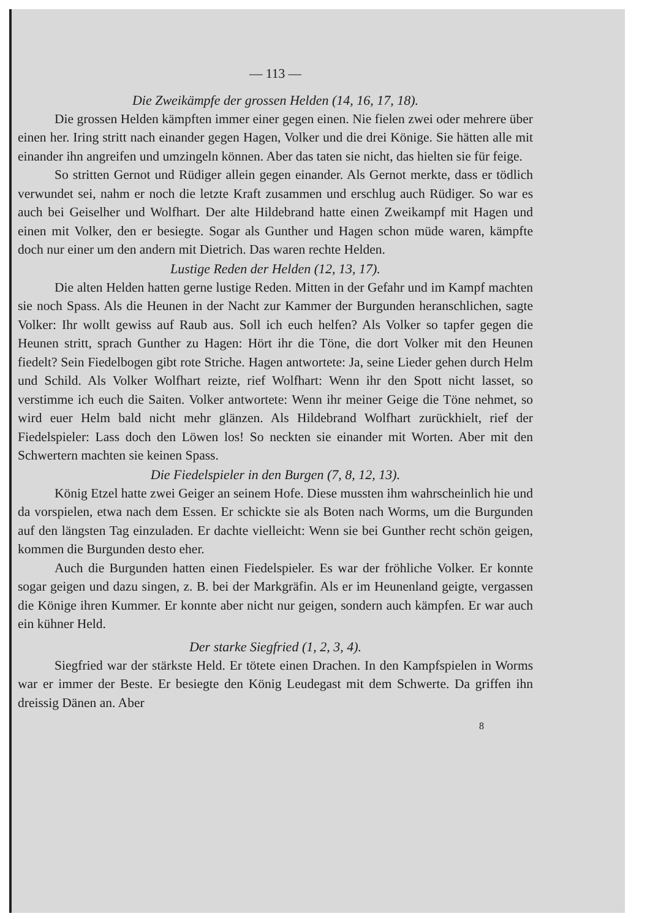— 113 —
Die Zweikämpfe der grossen Helden (14, 16, 17, 18).
Die grossen Helden kämpften immer einer gegen einen. Nie fielen zwei oder mehrere über einen her. Iring stritt nach einander gegen Hagen, Volker und die drei Könige. Sie hätten alle mit einander ihn angreifen und umzingeln können. Aber das taten sie nicht, das hielten sie für feige.
So stritten Gernot und Rüdiger allein gegen einander. Als Gernot merkte, dass er tödlich verwundet sei, nahm er noch die letzte Kraft zusammen und erschlug auch Rüdiger. So war es auch bei Geiselher und Wolfhart. Der alte Hildebrand hatte einen Zweikampf mit Hagen und einen mit Volker, den er besiegte. Sogar als Gunther und Hagen schon müde waren, kämpfte doch nur einer um den andern mit Dietrich. Das waren rechte Helden.
Lustige Reden der Helden (12, 13, 17).
Die alten Helden hatten gerne lustige Reden. Mitten in der Gefahr und im Kampf machten sie noch Spass. Als die Heunen in der Nacht zur Kammer der Burgunden heranschlichen, sagte Volker: Ihr wollt gewiss auf Raub aus. Soll ich euch helfen? Als Volker so tapfer gegen die Heunen stritt, sprach Gunther zu Hagen: Hört ihr die Töne, die dort Volker mit den Heunen fiedelt? Sein Fiedelbogen gibt rote Striche. Hagen antwortete: Ja, seine Lieder gehen durch Helm und Schild. Als Volker Wolfhart reizte, rief Wolfhart: Wenn ihr den Spott nicht lasset, so verstimme ich euch die Saiten. Volker antwortete: Wenn ihr meiner Geige die Töne nehmet, so wird euer Helm bald nicht mehr glänzen. Als Hildebrand Wolfhart zurückhielt, rief der Fiedelspieler: Lass doch den Löwen los! So neckten sie einander mit Worten. Aber mit den Schwertern machten sie keinen Spass.
Die Fiedelspieler in den Burgen (7, 8, 12, 13).
König Etzel hatte zwei Geiger an seinem Hofe. Diese mussten ihm wahrscheinlich hie und da vorspielen, etwa nach dem Essen. Er schickte sie als Boten nach Worms, um die Burgunden auf den längsten Tag einzuladen. Er dachte vielleicht: Wenn sie bei Gunther recht schön geigen, kommen die Burgunden desto eher.
Auch die Burgunden hatten einen Fiedelspieler. Es war der fröhliche Volker. Er konnte sogar geigen und dazu singen, z. B. bei der Markgräfin. Als er im Heunenland geigte, vergassen die Könige ihren Kummer. Er konnte aber nicht nur geigen, sondern auch kämpfen. Er war auch ein kühner Held.
Der starke Siegfried (1, 2, 3, 4).
Siegfried war der stärkste Held. Er tötete einen Drachen. In den Kampfspielen in Worms war er immer der Beste. Er besiegte den König Leudegast mit dem Schwerte. Da griffen ihn dreissig Dänen an. Aber
8